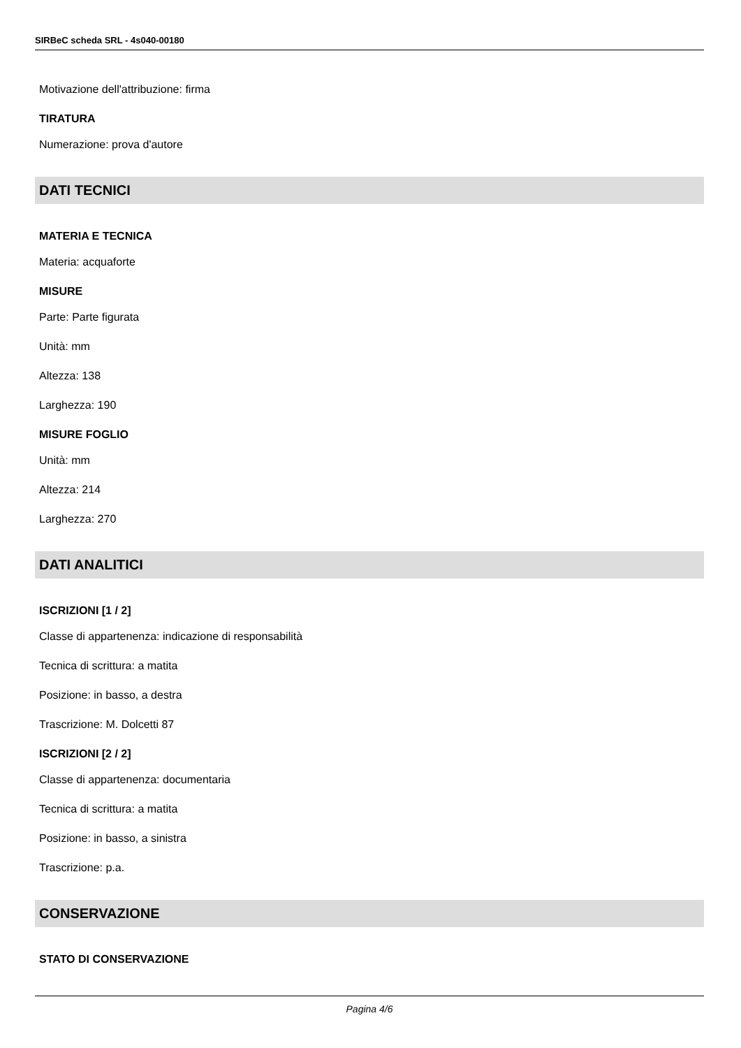SIRBeC scheda SRL - 4s040-00180
Motivazione dell'attribuzione: firma
TIRATURA
Numerazione: prova d'autore
DATI TECNICI
MATERIA E TECNICA
Materia: acquaforte
MISURE
Parte: Parte figurata
Unità: mm
Altezza: 138
Larghezza: 190
MISURE FOGLIO
Unità: mm
Altezza: 214
Larghezza: 270
DATI ANALITICI
ISCRIZIONI [1 / 2]
Classe di appartenenza: indicazione di responsabilità
Tecnica di scrittura: a matita
Posizione: in basso, a destra
Trascrizione: M. Dolcetti 87
ISCRIZIONI [2 / 2]
Classe di appartenenza: documentaria
Tecnica di scrittura: a matita
Posizione: in basso, a sinistra
Trascrizione: p.a.
CONSERVAZIONE
STATO DI CONSERVAZIONE
Pagina 4/6